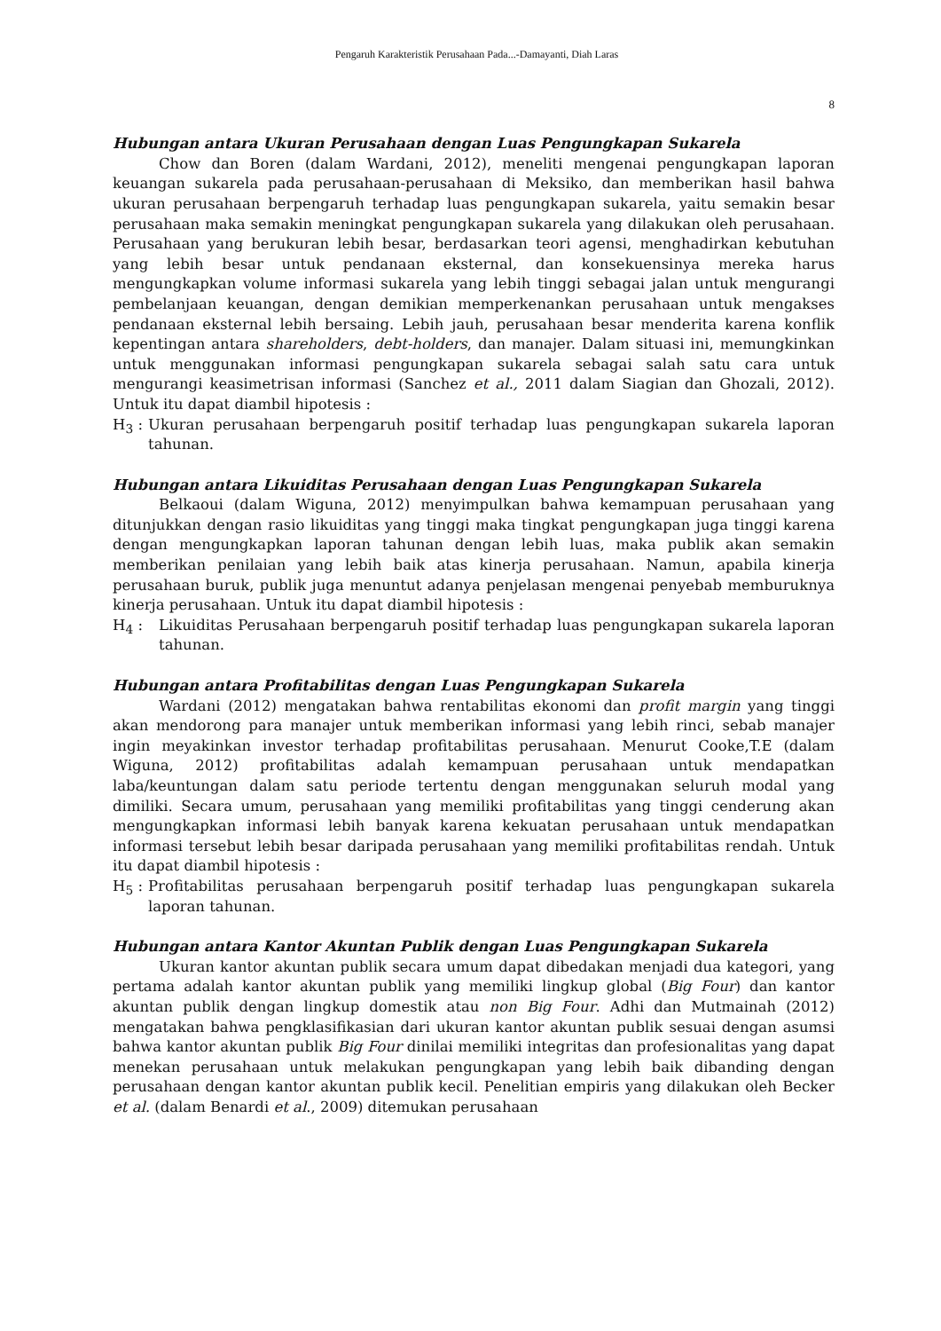Pengaruh Karakteristik Perusahaan Pada...-Damayanti, Diah Laras
8
Hubungan antara Ukuran Perusahaan dengan Luas Pengungkapan Sukarela
Chow dan Boren (dalam Wardani, 2012), meneliti mengenai pengungkapan laporan keuangan sukarela pada perusahaan-perusahaan di Meksiko, dan memberikan hasil bahwa ukuran perusahaan berpengaruh terhadap luas pengungkapan sukarela, yaitu semakin besar perusahaan maka semakin meningkat pengungkapan sukarela yang dilakukan oleh perusahaan. Perusahaan yang berukuran lebih besar, berdasarkan teori agensi, menghadirkan kebutuhan yang lebih besar untuk pendanaan eksternal, dan konsekuensinya mereka harus mengungkapkan volume informasi sukarela yang lebih tinggi sebagai jalan untuk mengurangi pembelanjaan keuangan, dengan demikian memperkenankan perusahaan untuk mengakses pendanaan eksternal lebih bersaing. Lebih jauh, perusahaan besar menderita karena konflik kepentingan antara shareholders, debt-holders, dan manajer. Dalam situasi ini, memungkinkan untuk menggunakan informasi pengungkapan sukarela sebagai salah satu cara untuk mengurangi keasimetrisan informasi (Sanchez et al., 2011 dalam Siagian dan Ghozali, 2012). Untuk itu dapat diambil hipotesis :
H<sub>3</sub> : Ukuran perusahaan berpengaruh positif terhadap luas pengungkapan sukarela laporan tahunan.
Hubungan antara Likuiditas Perusahaan dengan Luas Pengungkapan Sukarela
Belkaoui (dalam Wiguna, 2012) menyimpulkan bahwa kemampuan perusahaan yang ditunjukkan dengan rasio likuiditas yang tinggi maka tingkat pengungkapan juga tinggi karena dengan mengungkapkan laporan tahunan dengan lebih luas, maka publik akan semakin memberikan penilaian yang lebih baik atas kinerja perusahaan. Namun, apabila kinerja perusahaan buruk, publik juga menuntut adanya penjelasan mengenai penyebab memburuknya kinerja perusahaan. Untuk itu dapat diambil hipotesis :
H<sub>4</sub> : Likuiditas Perusahaan berpengaruh positif terhadap luas pengungkapan sukarela laporan tahunan.
Hubungan antara Profitabilitas dengan Luas Pengungkapan Sukarela
Wardani (2012) mengatakan bahwa rentabilitas ekonomi dan profit margin yang tinggi akan mendorong para manajer untuk memberikan informasi yang lebih rinci, sebab manajer ingin meyakinkan investor terhadap profitabilitas perusahaan. Menurut Cooke,T.E (dalam Wiguna, 2012) profitabilitas adalah kemampuan perusahaan untuk mendapatkan laba/keuntungan dalam satu periode tertentu dengan menggunakan seluruh modal yang dimiliki. Secara umum, perusahaan yang memiliki profitabilitas yang tinggi cenderung akan mengungkapkan informasi lebih banyak karena kekuatan perusahaan untuk mendapatkan informasi tersebut lebih besar daripada perusahaan yang memiliki profitabilitas rendah. Untuk itu dapat diambil hipotesis :
H<sub>5</sub> : Profitabilitas perusahaan berpengaruh positif terhadap luas pengungkapan sukarela laporan tahunan.
Hubungan antara Kantor Akuntan Publik dengan Luas Pengungkapan Sukarela
Ukuran kantor akuntan publik secara umum dapat dibedakan menjadi dua kategori, yang pertama adalah kantor akuntan publik yang memiliki lingkup global (Big Four) dan kantor akuntan publik dengan lingkup domestik atau non Big Four. Adhi dan Mutmainah (2012) mengatakan bahwa pengklasifikasian dari ukuran kantor akuntan publik sesuai dengan asumsi bahwa kantor akuntan publik Big Four dinilai memiliki integritas dan profesionalitas yang dapat menekan perusahaan untuk melakukan pengungkapan yang lebih baik dibanding dengan perusahaan dengan kantor akuntan publik kecil. Penelitian empiris yang dilakukan oleh Becker et al. (dalam Benardi et al., 2009) ditemukan perusahaan